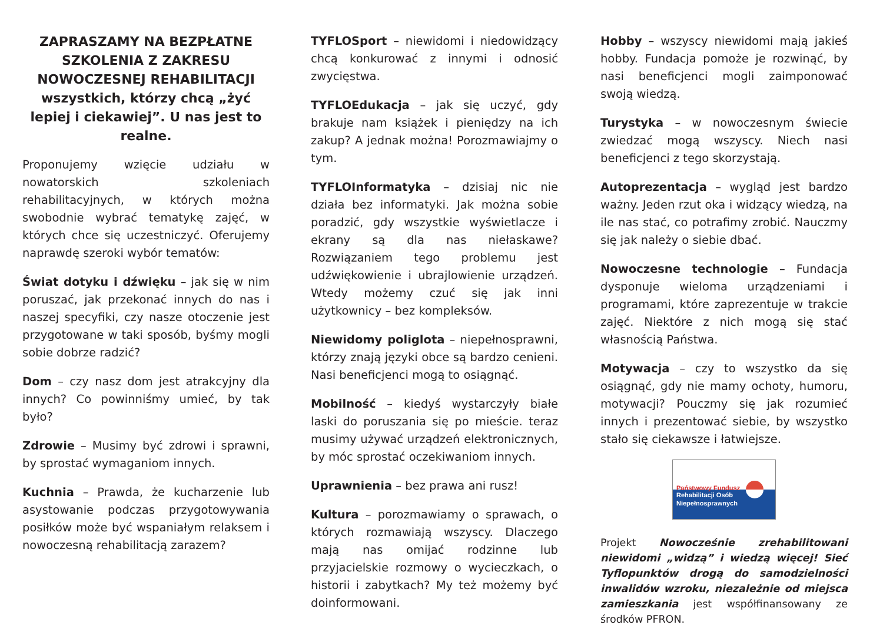ZAPRASZAMY NA BEZPŁATNE SZKOLENIA Z ZAKRESU NOWOCZESNEJ REHABILITACJI wszystkich, którzy chcą „żyć lepiej i ciekawiej”. U nas jest to realne.
Proponujemy wzięcie udziału w nowatorskich szkoleniach rehabilitacyjnych, w których można swobodnie wybrać tematykę zajęć, w których chce się uczestniczyć. Oferujemy naprawdę szeroki wybór tematów:
Świat dotyku i dźwięku – jak się w nim poruszać, jak przekonać innych do nas i naszej specyfiki, czy nasze otoczenie jest przygotowane w taki sposób, byśmy mogli sobie dobrze radzić?
Dom – czy nasz dom jest atrakcyjny dla innych? Co powinniśmy umieć, by tak było?
Zdrowie – Musimy być zdrowi i sprawni, by sprostać wymaganiom innych.
Kuchnia – Prawda, że kucharzenie lub asystowanie podczas przygotowywania posiłków może być wspaniałym relaksem i nowoczesną rehabilitacją zarazem?
TYFLOSport – niewidomi i niedowidzący chcą konkurować z innymi i odnosić zwycięstwa.
TYFLOEdukacja – jak się uczyć, gdy brakuje nam książek i pieniędzy na ich zakup? A jednak można! Porozmawiajmy o tym.
TYFLOInformatyka – dzisiaj nic nie działa bez informatyki. Jak można sobie poradzić, gdy wszystkie wyświetlacze i ekrany są dla nas niełaskawe? Rozwiązaniem tego problemu jest udźwiękowienie i ubrajlowienie urządzeń. Wtedy możemy czuć się jak inni użytkownicy – bez kompleksów.
Niewidomy poliglota – niepełnosprawni, którzy znają języki obce są bardzo cenieni. Nasi beneficjenci mogą to osiągnąć.
Mobilność – kiedyś wystarczyły białe laski do poruszania się po mieście. teraz musimy używać urządzeń elektronicznych, by móc sprostać oczekiwaniom innych.
Uprawnienia – bez prawa ani rusz!
Kultura – porozmawiamy o sprawach, o których rozmawiają wszyscy. Dlaczego mają nas omijać rodzinne lub przyjacielskie rozmowy o wycieczkach, o historii i zabytkach? My też możemy być doinformowani.
Hobby – wszyscy niewidomi mają jakieś hobby. Fundacja pomoże je rozwinąć, by nasi beneficjenci mogli zaimponować swoją wiedzą.
Turystyka – w nowoczesnym świecie zwiedzać mogą wszyscy. Niech nasi beneficjenci z tego skorzystają.
Autoprezentacja – wygląd jest bardzo ważny. Jeden rzut oka i widzący wiedzą, na ile nas stać, co potrafimy zrobić. Nauczmy się jak należy o siebie dbać.
Nowoczesne technologie – Fundacja dysponuje wieloma urządzeniami i programami, które zaprezentuje w trakcie zajęć. Niektóre z nich mogą się stać własnością Państwa.
Motywacja – czy to wszystko da się osiągnąć, gdy nie mamy ochoty, humoru, motywacji? Pouczmy się jak rozumieć innych i prezentować siebie, by wszystko stało się ciekawsze i łatwiejsze.
Państwowy Fundusz
Rehabilitacji Osób
Niepełnosprawnych
Projekt Nowocześnie zrehabilitowani niewidomi „widzą” i wiedzą więcej! Sieć Tyflopunktów drogą do samodzielności inwalidów wzroku, niezależnie od miejsca zamieszkania jest współfinansowany ze środków PFRON.